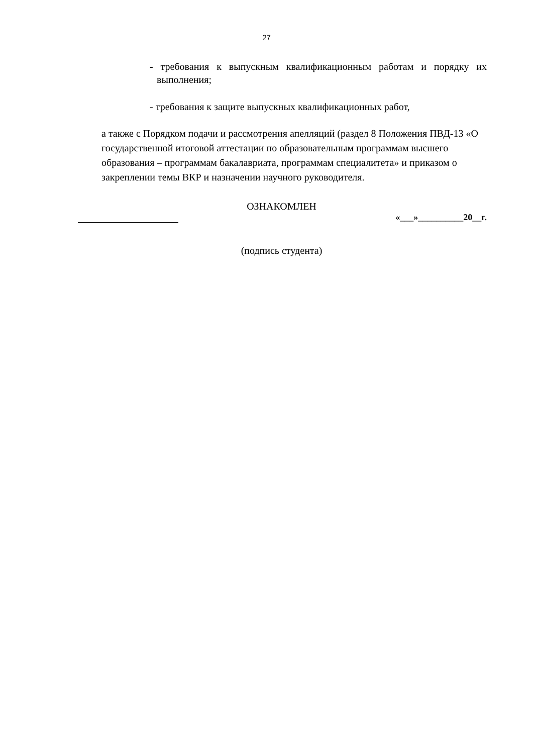27
- требования к выпускным квалификационным работам и порядку их выполнения;
- требования к защите выпускных квалификационных работ,
а также с Порядком подачи и рассмотрения апелляций (раздел 8 Положения ПВД-13 «О государственной итоговой аттестации по образовательным программам высшего образования – программам бакалавриата, программам специалитета» и приказом о закреплении темы ВКР и назначении научного руководителя.
ОЗНАКОМЛЕН
«___»__________20__г.
(подпись студента)